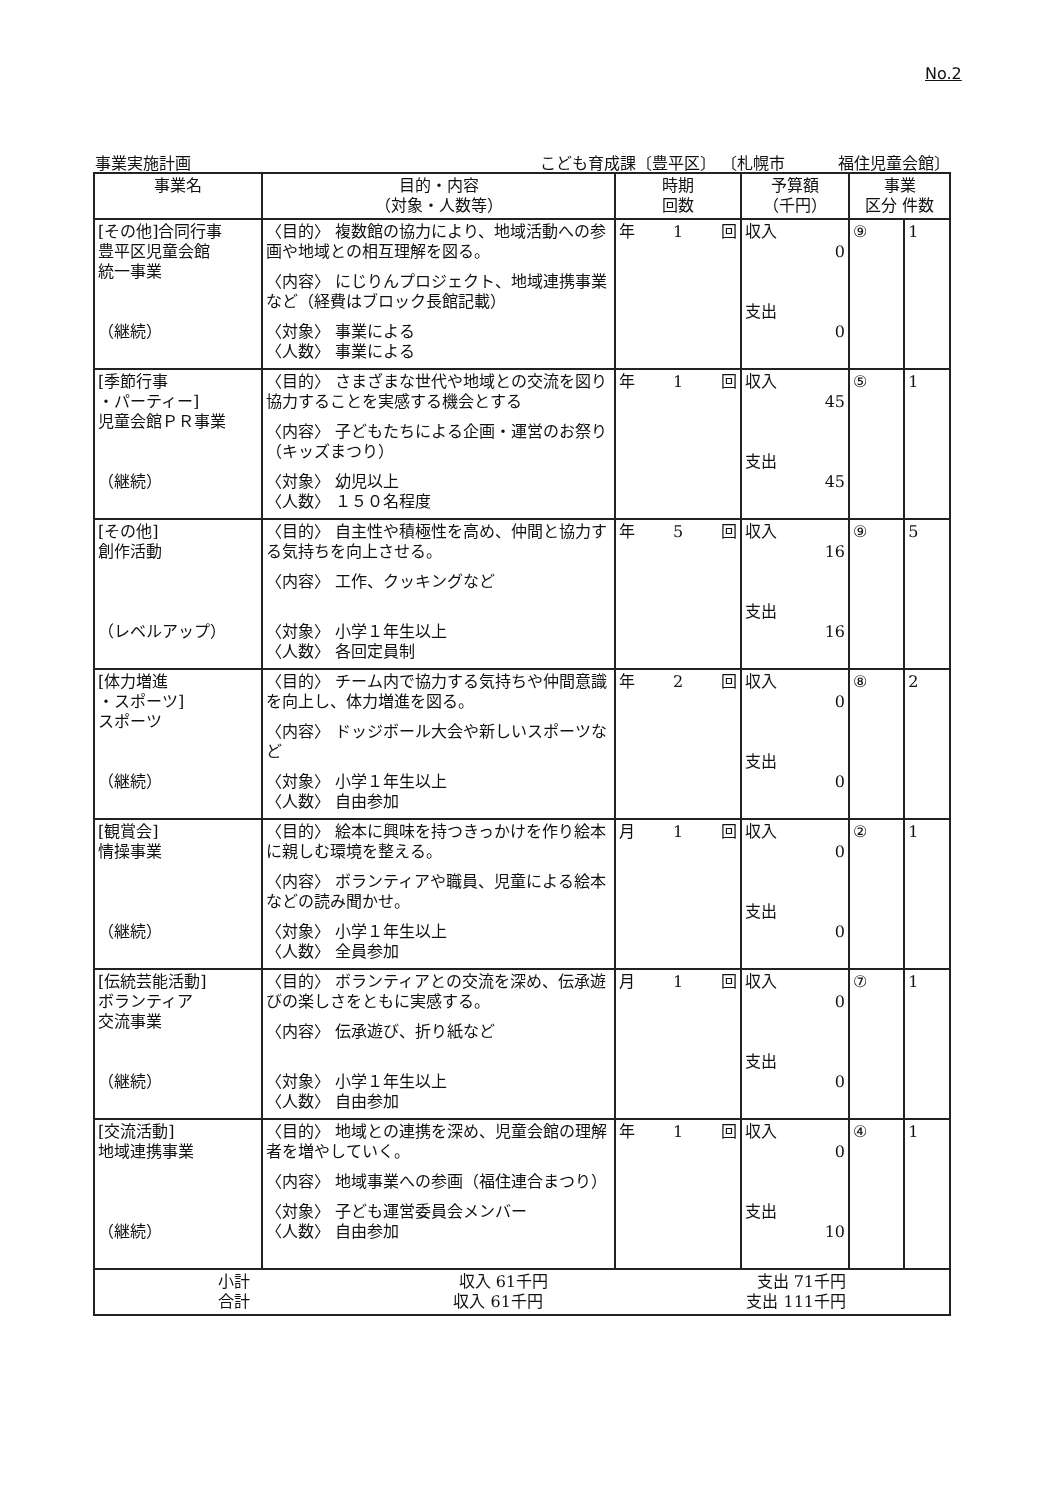No.2
事業実施計画 こども育成課〔豊平区〕 〔札幌市 　　　福住児童会館〕
| 事業名 | 目的・内容 （対象・人数等） | 時期 回数 | 予算額 （千円） | 事業 区分 件数 | |
| --- | --- | --- | --- | --- | --- |
| [その他]合同行事 豊平区児童会館 統一事業 （継続） | 〈目的〉 複数館の協力により、地域活動への参画や地域との相互理解を図る。 〈内容〉 にじりんプロジェクト、地域連携事業など（経費はブロック長館記載） 〈対象〉 事業による 〈人数〉 事業による | 年 1 回 | 収入 0 支出 0 | ⑨ | 1 |
| [季節行事 ・パーティー] 児童会館ＰＲ事業 （継続） | 〈目的〉 さまざまな世代や地域との交流を図り協力することを実感する機会とする 〈内容〉 子どもたちによる企画・運営のお祭り（キッズまつり） 〈対象〉 幼児以上 〈人数〉 １５０名程度 | 年 1 回 | 収入 45 支出 45 | ⑤ | 1 |
| [その他] 創作活動 （レベルアップ） | 〈目的〉 自主性や積極性を高め、仲間と協力する気持ちを向上させる。 〈内容〉 工作、クッキングなど 〈対象〉 小学１年生以上 〈人数〉 各回定員制 | 年 5 回 | 収入 16 支出 16 | ⑨ | 5 |
| [体力増進 ・スポーツ] スポーツ （継続） | 〈目的〉 チーム内で協力する気持ちや仲間意識を向上し、体力増進を図る。 〈内容〉 ドッジボール大会や新しいスポーツなど 〈対象〉 小学１年生以上 〈人数〉 自由参加 | 年 2 回 | 収入 0 支出 0 | ⑧ | 2 |
| [観賞会] 情操事業 （継続） | 〈目的〉 絵本に興味を持つきっかけを作り絵本に親しむ環境を整える。 〈内容〉 ボランティアや職員、児童による絵本などの読み聞かせ。 〈対象〉 小学１年生以上 〈人数〉 全員参加 | 月 1 回 | 収入 0 支出 0 | ② | 1 |
| [伝統芸能活動] ボランティア 交流事業 （継続） | 〈目的〉 ボランティアとの交流を深め、伝承遊びの楽しさをともに実感する。 〈内容〉 伝承遊び、折り紙など 〈対象〉 小学１年生以上 〈人数〉 自由参加 | 月 1 回 | 収入 0 支出 0 | ⑦ | 1 |
| [交流活動] 地域連携事業 （継続） | 〈目的〉 地域との連携を深め、児童会館の理解者を増やしていく。 〈内容〉 地域事業への参画（福住連合まつり） 〈対象〉 子ども運営委員会メンバー 〈人数〉 自由参加 | 年 1 回 | 収入 0 支出 10 | ④ | 1 |
| 小計 収入 61千円 支出 71千円 合計 収入 61千円 支出 111千円 | | | | | |